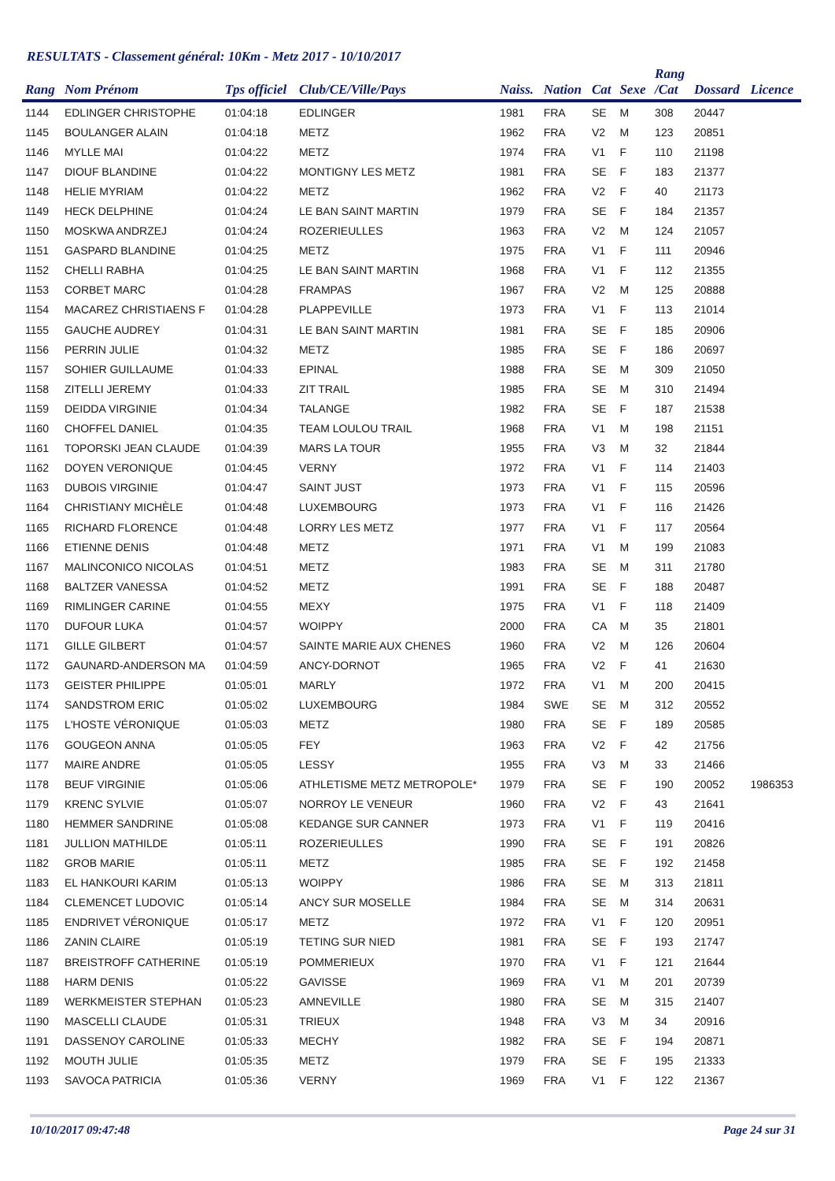RESULTATS - Classement général: 10Km - Metz 2017 - 10/10/2017
| Rang | Nom Prénom | Tps officiel | Club/CE/Ville/Pays | Naiss. | Nation | Cat | Sexe | Rang /Cat | Dossard | Licence |
| --- | --- | --- | --- | --- | --- | --- | --- | --- | --- | --- |
| 1144 | EDLINGER CHRISTOPHE | 01:04:18 | EDLINGER | 1981 | FRA | SE | M | 308 | 20447 | |
| 1145 | BOULANGER ALAIN | 01:04:18 | METZ | 1962 | FRA | V2 | M | 123 | 20851 | |
| 1146 | MYLLE MAI | 01:04:22 | METZ | 1974 | FRA | V1 | F | 110 | 21198 | |
| 1147 | DIOUF BLANDINE | 01:04:22 | MONTIGNY LES METZ | 1981 | FRA | SE | F | 183 | 21377 | |
| 1148 | HELIE MYRIAM | 01:04:22 | METZ | 1962 | FRA | V2 | F | 40 | 21173 | |
| 1149 | HECK DELPHINE | 01:04:24 | LE BAN SAINT MARTIN | 1979 | FRA | SE | F | 184 | 21357 | |
| 1150 | MOSKWA ANDRZEJ | 01:04:24 | ROZERIEULLES | 1963 | FRA | V2 | M | 124 | 21057 | |
| 1151 | GASPARD BLANDINE | 01:04:25 | METZ | 1975 | FRA | V1 | F | 111 | 20946 | |
| 1152 | CHELLI RABHA | 01:04:25 | LE BAN SAINT MARTIN | 1968 | FRA | V1 | F | 112 | 21355 | |
| 1153 | CORBET MARC | 01:04:28 | FRAMPAS | 1967 | FRA | V2 | M | 125 | 20888 | |
| 1154 | MACAREZ CHRISTIAENS F | 01:04:28 | PLAPPEVILLE | 1973 | FRA | V1 | F | 113 | 21014 | |
| 1155 | GAUCHE AUDREY | 01:04:31 | LE BAN SAINT MARTIN | 1981 | FRA | SE | F | 185 | 20906 | |
| 1156 | PERRIN JULIE | 01:04:32 | METZ | 1985 | FRA | SE | F | 186 | 20697 | |
| 1157 | SOHIER GUILLAUME | 01:04:33 | EPINAL | 1988 | FRA | SE | M | 309 | 21050 | |
| 1158 | ZITELLI JEREMY | 01:04:33 | ZIT TRAIL | 1985 | FRA | SE | M | 310 | 21494 | |
| 1159 | DEIDDA VIRGINIE | 01:04:34 | TALANGE | 1982 | FRA | SE | F | 187 | 21538 | |
| 1160 | CHOFFEL DANIEL | 01:04:35 | TEAM LOULOU TRAIL | 1968 | FRA | V1 | M | 198 | 21151 | |
| 1161 | TOPORSKI JEAN CLAUDE | 01:04:39 | MARS LA TOUR | 1955 | FRA | V3 | M | 32 | 21844 | |
| 1162 | DOYEN VERONIQUE | 01:04:45 | VERNY | 1972 | FRA | V1 | F | 114 | 21403 | |
| 1163 | DUBOIS VIRGINIE | 01:04:47 | SAINT JUST | 1973 | FRA | V1 | F | 115 | 20596 | |
| 1164 | CHRISTIANY MICHÈLE | 01:04:48 | LUXEMBOURG | 1973 | FRA | V1 | F | 116 | 21426 | |
| 1165 | RICHARD FLORENCE | 01:04:48 | LORRY LES METZ | 1977 | FRA | V1 | F | 117 | 20564 | |
| 1166 | ETIENNE DENIS | 01:04:48 | METZ | 1971 | FRA | V1 | M | 199 | 21083 | |
| 1167 | MALINCONICO NICOLAS | 01:04:51 | METZ | 1983 | FRA | SE | M | 311 | 21780 | |
| 1168 | BALTZER VANESSA | 01:04:52 | METZ | 1991 | FRA | SE | F | 188 | 20487 | |
| 1169 | RIMLINGER CARINE | 01:04:55 | MEXY | 1975 | FRA | V1 | F | 118 | 21409 | |
| 1170 | DUFOUR LUKA | 01:04:57 | WOIPPY | 2000 | FRA | CA | M | 35 | 21801 | |
| 1171 | GILLE GILBERT | 01:04:57 | SAINTE MARIE AUX CHENES | 1960 | FRA | V2 | M | 126 | 20604 | |
| 1172 | GAUNARD-ANDERSON MA | 01:04:59 | ANCY-DORNOT | 1965 | FRA | V2 | F | 41 | 21630 | |
| 1173 | GEISTER PHILIPPE | 01:05:01 | MARLY | 1972 | FRA | V1 | M | 200 | 20415 | |
| 1174 | SANDSTROM ERIC | 01:05:02 | LUXEMBOURG | 1984 | SWE | SE | M | 312 | 20552 | |
| 1175 | L'HOSTE VÉRONIQUE | 01:05:03 | METZ | 1980 | FRA | SE | F | 189 | 20585 | |
| 1176 | GOUGEON ANNA | 01:05:05 | FEY | 1963 | FRA | V2 | F | 42 | 21756 | |
| 1177 | MAIRE ANDRE | 01:05:05 | LESSY | 1955 | FRA | V3 | M | 33 | 21466 | |
| 1178 | BEUF VIRGINIE | 01:05:06 | ATHLETISME METZ METROPOLE* | 1979 | FRA | SE | F | 190 | 20052 | 1986353 |
| 1179 | KRENC SYLVIE | 01:05:07 | NORROY LE VENEUR | 1960 | FRA | V2 | F | 43 | 21641 | |
| 1180 | HEMMER SANDRINE | 01:05:08 | KEDANGE SUR CANNER | 1973 | FRA | V1 | F | 119 | 20416 | |
| 1181 | JULLION MATHILDE | 01:05:11 | ROZERIEULLES | 1990 | FRA | SE | F | 191 | 20826 | |
| 1182 | GROB MARIE | 01:05:11 | METZ | 1985 | FRA | SE | F | 192 | 21458 | |
| 1183 | EL HANKOURI KARIM | 01:05:13 | WOIPPY | 1986 | FRA | SE | M | 313 | 21811 | |
| 1184 | CLEMENCET LUDOVIC | 01:05:14 | ANCY SUR MOSELLE | 1984 | FRA | SE | M | 314 | 20631 | |
| 1185 | ENDRIVET VÉRONIQUE | 01:05:17 | METZ | 1972 | FRA | V1 | F | 120 | 20951 | |
| 1186 | ZANIN CLAIRE | 01:05:19 | TETING SUR NIED | 1981 | FRA | SE | F | 193 | 21747 | |
| 1187 | BREISTROFF CATHERINE | 01:05:19 | POMMERIEUX | 1970 | FRA | V1 | F | 121 | 21644 | |
| 1188 | HARM DENIS | 01:05:22 | GAVISSE | 1969 | FRA | V1 | M | 201 | 20739 | |
| 1189 | WERKMEISTER STEPHAN | 01:05:23 | AMNEVILLE | 1980 | FRA | SE | M | 315 | 21407 | |
| 1190 | MASCELLI CLAUDE | 01:05:31 | TRIEUX | 1948 | FRA | V3 | M | 34 | 20916 | |
| 1191 | DASSENOY CAROLINE | 01:05:33 | MECHY | 1982 | FRA | SE | F | 194 | 20871 | |
| 1192 | MOUTH JULIE | 01:05:35 | METZ | 1979 | FRA | SE | F | 195 | 21333 | |
| 1193 | SAVOCA PATRICIA | 01:05:36 | VERNY | 1969 | FRA | V1 | F | 122 | 21367 | |
10/10/2017 09:47:48 Page 24 sur 31